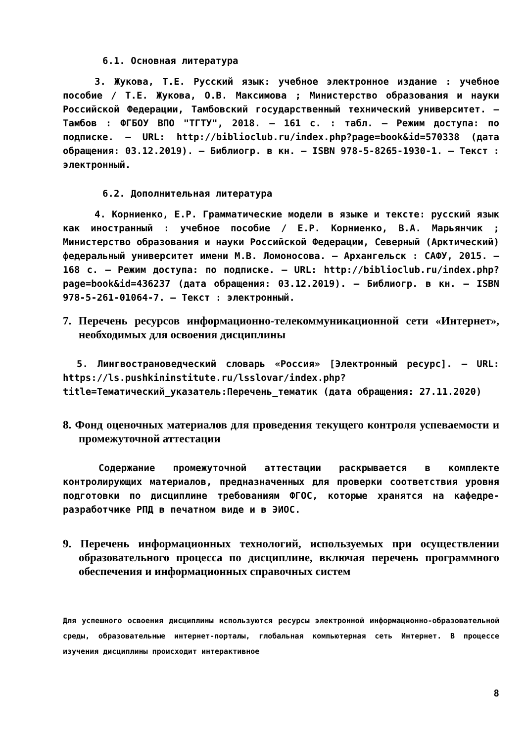6.1. Основная литература
3. Жукова, Т.Е. Русский язык: учебное электронное издание : учебное пособие / Т.Е. Жукова, О.В. Максимова ; Министерство образования и науки Российской Федерации, Тамбовский государственный технический университет. – Тамбов : ФГБОУ ВПО "ТГТУ", 2018. – 161 с. : табл. – Режим доступа: по подписке. – URL: http://biblioclub.ru/index.php?page=book&id=570338 (дата обращения: 03.12.2019). – Библиогр. в кн. – ISBN 978-5-8265-1930-1. – Текст : электронный.
6.2. Дополнительная литература
4. Корниенко, Е.Р. Грамматические модели в языке и тексте: русский язык как иностранный : учебное пособие / Е.Р. Корниенко, В.А. Марьянчик ; Министерство образования и науки Российской Федерации, Северный (Арктический) федеральный университет имени М.В. Ломоносова. – Архангельск : САФУ, 2015. – 168 с. – Режим доступа: по подписке. – URL: http://biblioclub.ru/index.php?page=book&id=436237 (дата обращения: 03.12.2019). – Библиогр. в кн. – ISBN 978-5-261-01064-7. – Текст : электронный.
7. Перечень ресурсов информационно-телекоммуникационной сети «Интернет», необходимых для освоения дисциплины
5. Лингвострановедческий словарь «Россия» [Электронный ресурс]. – URL: https://ls.pushkininstitute.ru/lsslovar/index.php?title=Тематический_указатель:Перечень_тематик (дата обращения: 27.11.2020)
8. Фонд оценочных материалов для проведения текущего контроля успеваемости и промежуточной аттестации
Содержание промежуточной аттестации раскрывается в комплекте контролирующих материалов, предназначенных для проверки соответствия уровня подготовки по дисциплине требованиям ФГОС, которые хранятся на кафедре-разработчике РПД в печатном виде и в ЭИОС.
9. Перечень информационных технологий, используемых при осуществлении образовательного процесса по дисциплине, включая перечень программного обеспечения и информационных справочных систем
Для успешного освоения дисциплины используются ресурсы электронной информационно-образовательной среды, образовательные интернет-порталы, глобальная компьютерная сеть Интернет. В процессе изучения дисциплины происходит интерактивное
8